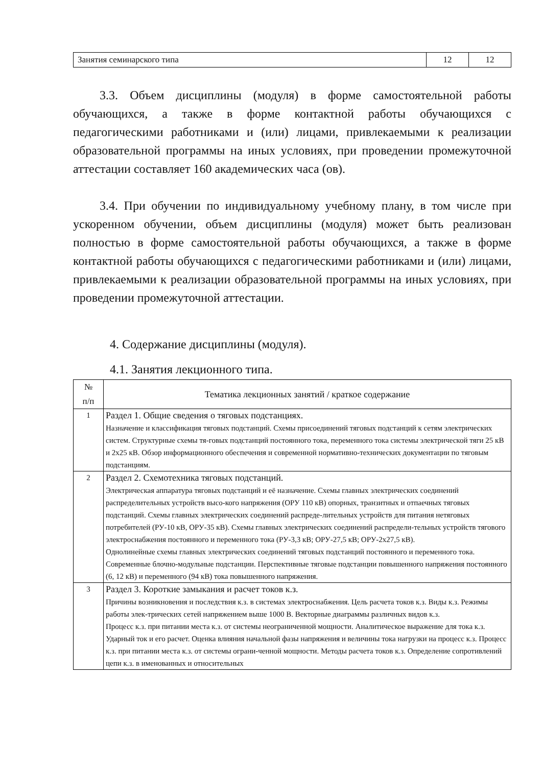| Занятия семинарского типа | 12 | 12 |
3.3. Объем дисциплины (модуля) в форме самостоятельной работы обучающихся, а также в форме контактной работы обучающихся с педагогическими работниками и (или) лицами, привлекаемыми к реализации образовательной программы на иных условиях, при проведении промежуточной аттестации составляет 160 академических часа (ов).
3.4. При обучении по индивидуальному учебному плану, в том числе при ускоренном обучении, объем дисциплины (модуля) может быть реализован полностью в форме самостоятельной работы обучающихся, а также в форме контактной работы обучающихся с педагогическими работниками и (или) лицами, привлекаемыми к реализации образовательной программы на иных условиях, при проведении промежуточной аттестации.
4. Содержание дисциплины (модуля).
4.1. Занятия лекционного типа.
| № п/п | Тематика лекционных занятий / краткое содержание |
| 1 | Раздел 1. Общие сведения о тяговых подстанциях. Назначение и классификация тяговых подстанций. Схемы присоединений тяговых подстанций к сетям электрических систем. Структурные схемы тя-говых подстанций постоянного тока, переменного тока системы электрической тяги 25 кВ и 2х25 кВ. Обзор информационного обеспечения и современной нормативно-технических документации по тяговым подстанциям. |
| 2 | Раздел 2. Схемотехника тяговых подстанций. Электрическая аппаратура тяговых подстанций и её назначение. Схемы главных электрических соединений распределительных устройств высо-кого напряжения (ОРУ 110 кВ) опорных, транзитных и отпаечных тяговых подстанций. Схемы главных электрических соединений распреде-лительных устройств для питания нетяговых потребителей (РУ-10 кВ, ОРУ-35 кВ). Схемы главных электрических соединений распредели-тельных устройств тягового электроснабжения постоянного и переменного тока (РУ-3,3 кВ; ОРУ-27,5 кВ; ОРУ-2х27,5 кВ). Однолинейные схемы главных электрических соединений тяговых подстанций постоянного и переменного тока. Современные блочно-модульные подстанции. Перспективные тяговые подстанции повышенного напряжения постоянного (6, 12 кВ) и переменного (94 кВ) тока повышенного напряжения. |
| 3 | Раздел 3. Короткие замыкания и расчет токов к.з. Причины возникновения и последствия к.з. в системах электроснабжения. Цель расчета токов к.з. Виды к.з. Режимы работы элек-трических сетей напряжением выше 1000 В. Векторные диаграммы различных видов к.з. Процесс к.з. при питании места к.з. от системы неограниченной мощности. Аналитическое выражение для тока к.з. Ударный ток и его расчет. Оценка влияния начальной фазы напряжения и величины тока нагрузки на процесс к.з. Процесс к.з. при питании места к.з. от системы ограни-ченной мощности. Методы расчета токов к.з. Определение сопротивлений цепи к.з. в именованных и относительных |